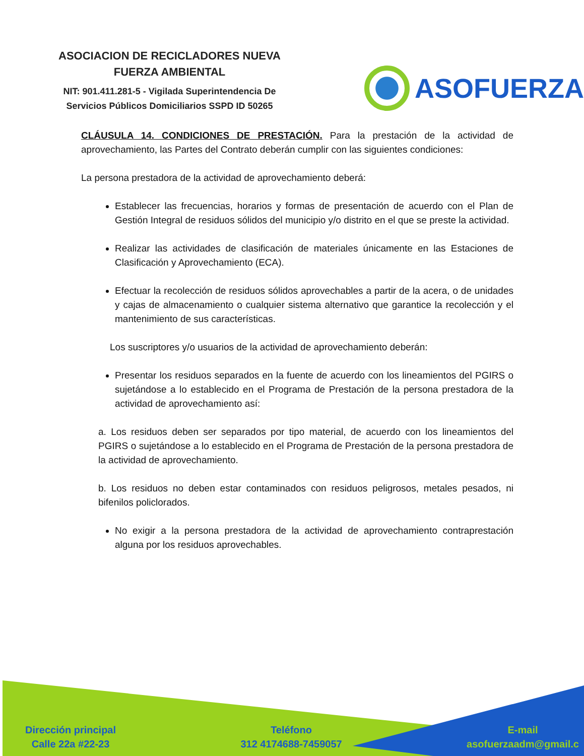ASOCIACION DE RECICLADORES NUEVA
FUERZA AMBIENTAL
NIT: 901.411.281-5 - Vigilada Superintendencia De
Servicios Públicos Domiciliarios SSPD ID 50265
ASOFUERZA
CLÁUSULA 14. CONDICIONES DE PRESTACIÓN. Para la prestación de la actividad de aprovechamiento, las Partes del Contrato deberán cumplir con las siguientes condiciones:
La persona prestadora de la actividad de aprovechamiento deberá:
Establecer las frecuencias, horarios y formas de presentación de acuerdo con el Plan de Gestión Integral de residuos sólidos del municipio y/o distrito en el que se preste la actividad.
Realizar las actividades de clasificación de materiales únicamente en las Estaciones de Clasificación y Aprovechamiento (ECA).
Efectuar la recolección de residuos sólidos aprovechables a partir de la acera, o de unidades y cajas de almacenamiento o cualquier sistema alternativo que garantice la recolección y el mantenimiento de sus características.
Los suscriptores y/o usuarios de la actividad de aprovechamiento deberán:
Presentar los residuos separados en la fuente de acuerdo con los lineamientos del PGIRS o sujetándose a lo establecido en el Programa de Prestación de la persona prestadora de la actividad de aprovechamiento así:
a. Los residuos deben ser separados por tipo material, de acuerdo con los lineamientos del PGIRS o sujetándose a lo establecido en el Programa de Prestación de la persona prestadora de la actividad de aprovechamiento.
b. Los residuos no deben estar contaminados con residuos peligrosos, metales pesados, ni bifenilos policlorados.
No exigir a la persona prestadora de la actividad de aprovechamiento contraprestación alguna por los residuos aprovechables.
Dirección principal
Calle 22a #22-23
Teléfono
312 4174688-7459057
E-mail
asofuerzaadm@gmail.c